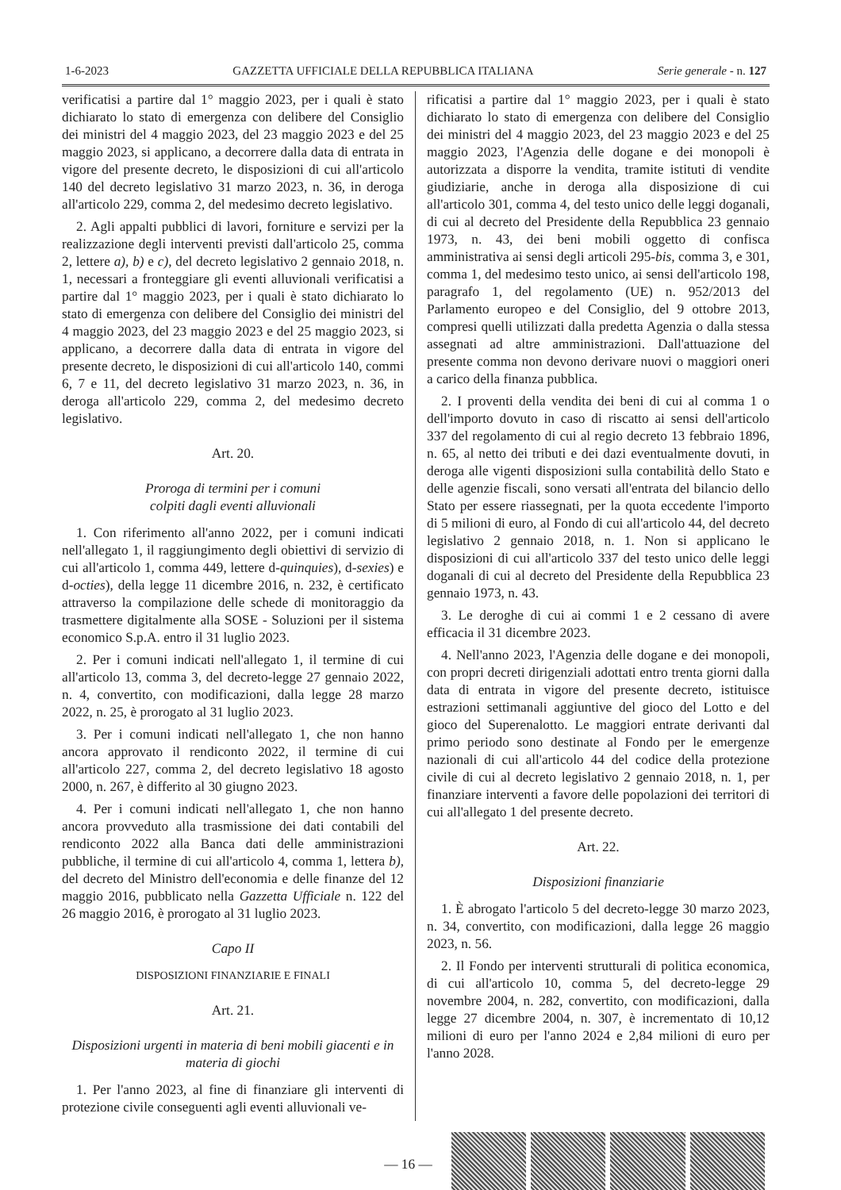1-6-2023 GAZZETTA UFFICIALE DELLA REPUBBLICA ITALIANA Serie generale - n. 127
verificatisi a partire dal 1° maggio 2023, per i quali è stato dichiarato lo stato di emergenza con delibere del Consiglio dei ministri del 4 maggio 2023, del 23 maggio 2023 e del 25 maggio 2023, si applicano, a decorrere dalla data di entrata in vigore del presente decreto, le disposizioni di cui all'articolo 140 del decreto legislativo 31 marzo 2023, n. 36, in deroga all'articolo 229, comma 2, del medesimo decreto legislativo.
2. Agli appalti pubblici di lavori, forniture e servizi per la realizzazione degli interventi previsti dall'articolo 25, comma 2, lettere a), b) e c), del decreto legislativo 2 gennaio 2018, n. 1, necessari a fronteggiare gli eventi alluvionali verificatisi a partire dal 1° maggio 2023, per i quali è stato dichiarato lo stato di emergenza con delibere del Consiglio dei ministri del 4 maggio 2023, del 23 maggio 2023 e del 25 maggio 2023, si applicano, a decorrere dalla data di entrata in vigore del presente decreto, le disposizioni di cui all'articolo 140, commi 6, 7 e 11, del decreto legislativo 31 marzo 2023, n. 36, in deroga all'articolo 229, comma 2, del medesimo decreto legislativo.
Art. 20.
Proroga di termini per i comuni
colpiti dagli eventi alluvionali
1. Con riferimento all'anno 2022, per i comuni indicati nell'allegato 1, il raggiungimento degli obiettivi di servizio di cui all'articolo 1, comma 449, lettere d-quinquies), d-sexies) e d-octies), della legge 11 dicembre 2016, n. 232, è certificato attraverso la compilazione delle schede di monitoraggio da trasmettere digitalmente alla SOSE - Soluzioni per il sistema economico S.p.A. entro il 31 luglio 2023.
2. Per i comuni indicati nell'allegato 1, il termine di cui all'articolo 13, comma 3, del decreto-legge 27 gennaio 2022, n. 4, convertito, con modificazioni, dalla legge 28 marzo 2022, n. 25, è prorogato al 31 luglio 2023.
3. Per i comuni indicati nell'allegato 1, che non hanno ancora approvato il rendiconto 2022, il termine di cui all'articolo 227, comma 2, del decreto legislativo 18 agosto 2000, n. 267, è differito al 30 giugno 2023.
4. Per i comuni indicati nell'allegato 1, che non hanno ancora provveduto alla trasmissione dei dati contabili del rendiconto 2022 alla Banca dati delle amministrazioni pubbliche, il termine di cui all'articolo 4, comma 1, lettera b), del decreto del Ministro dell'economia e delle finanze del 12 maggio 2016, pubblicato nella Gazzetta Ufficiale n. 122 del 26 maggio 2016, è prorogato al 31 luglio 2023.
Capo II
DISPOSIZIONI FINANZIARIE E FINALI
Art. 21.
Disposizioni urgenti in materia di beni mobili giacenti e in materia di giochi
1. Per l'anno 2023, al fine di finanziare gli interventi di protezione civile conseguenti agli eventi alluvionali ve-
rificatisi a partire dal 1° maggio 2023, per i quali è stato dichiarato lo stato di emergenza con delibere del Consiglio dei ministri del 4 maggio 2023, del 23 maggio 2023 e del 25 maggio 2023, l'Agenzia delle dogane e dei monopoli è autorizzata a disporre la vendita, tramite istituti di vendite giudiziarie, anche in deroga alla disposizione di cui all'articolo 301, comma 4, del testo unico delle leggi doganali, di cui al decreto del Presidente della Repubblica 23 gennaio 1973, n. 43, dei beni mobili oggetto di confisca amministrativa ai sensi degli articoli 295-bis, comma 3, e 301, comma 1, del medesimo testo unico, ai sensi dell'articolo 198, paragrafo 1, del regolamento (UE) n. 952/2013 del Parlamento europeo e del Consiglio, del 9 ottobre 2013, compresi quelli utilizzati dalla predetta Agenzia o dalla stessa assegnati ad altre amministrazioni. Dall'attuazione del presente comma non devono derivare nuovi o maggiori oneri a carico della finanza pubblica.
2. I proventi della vendita dei beni di cui al comma 1 o dell'importo dovuto in caso di riscatto ai sensi dell'articolo 337 del regolamento di cui al regio decreto 13 febbraio 1896, n. 65, al netto dei tributi e dei dazi eventualmente dovuti, in deroga alle vigenti disposizioni sulla contabilità dello Stato e delle agenzie fiscali, sono versati all'entrata del bilancio dello Stato per essere riassegnati, per la quota eccedente l'importo di 5 milioni di euro, al Fondo di cui all'articolo 44, del decreto legislativo 2 gennaio 2018, n. 1. Non si applicano le disposizioni di cui all'articolo 337 del testo unico delle leggi doganali di cui al decreto del Presidente della Repubblica 23 gennaio 1973, n. 43.
3. Le deroghe di cui ai commi 1 e 2 cessano di avere efficacia il 31 dicembre 2023.
4. Nell'anno 2023, l'Agenzia delle dogane e dei monopoli, con propri decreti dirigenziali adottati entro trenta giorni dalla data di entrata in vigore del presente decreto, istituisce estrazioni settimanali aggiuntive del gioco del Lotto e del gioco del Superenalotto. Le maggiori entrate derivanti dal primo periodo sono destinate al Fondo per le emergenze nazionali di cui all'articolo 44 del codice della protezione civile di cui al decreto legislativo 2 gennaio 2018, n. 1, per finanziare interventi a favore delle popolazioni dei territori di cui all'allegato 1 del presente decreto.
Art. 22.
Disposizioni finanziarie
1. È abrogato l'articolo 5 del decreto-legge 30 marzo 2023, n. 34, convertito, con modificazioni, dalla legge 26 maggio 2023, n. 56.
2. Il Fondo per interventi strutturali di politica economica, di cui all'articolo 10, comma 5, del decreto-legge 29 novembre 2004, n. 282, convertito, con modificazioni, dalla legge 27 dicembre 2004, n. 307, è incrementato di 10,12 milioni di euro per l'anno 2024 e 2,84 milioni di euro per l'anno 2028.
— 16 —